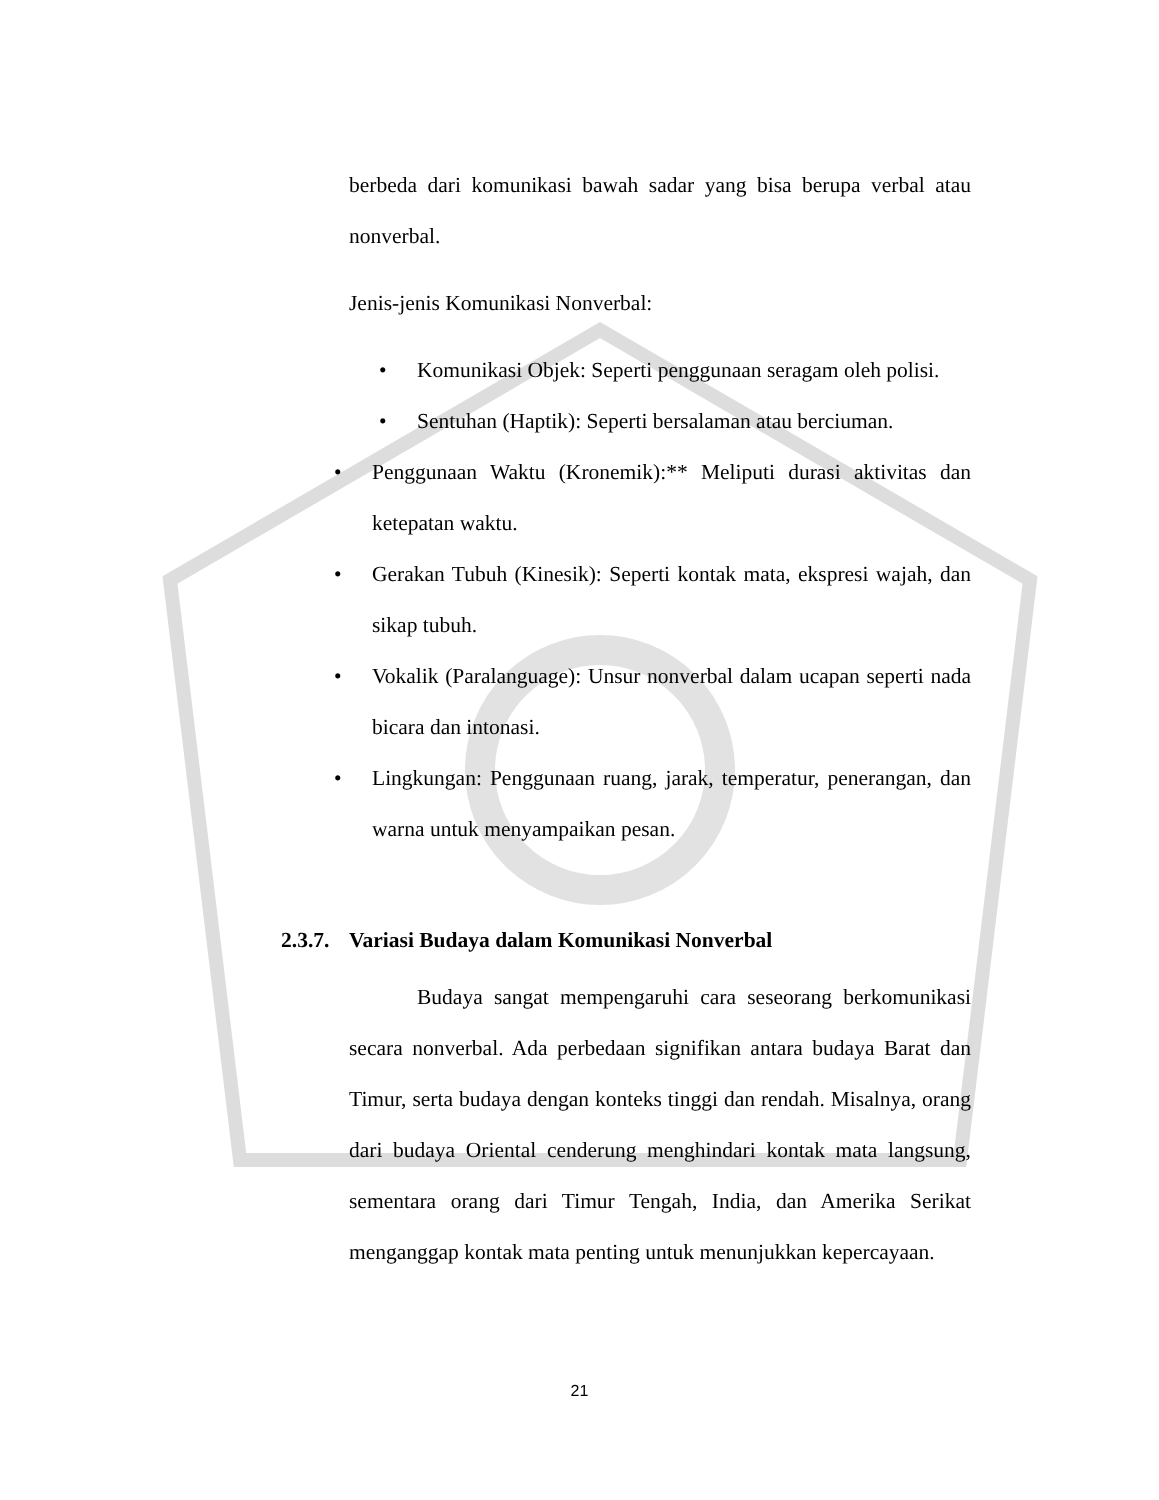berbeda dari komunikasi bawah sadar yang bisa berupa verbal atau nonverbal.
Jenis-jenis Komunikasi Nonverbal:
• Komunikasi Objek: Seperti penggunaan seragam oleh polisi.
• Sentuhan (Haptik): Seperti bersalaman atau berciuman.
• Penggunaan Waktu (Kronemik):** Meliputi durasi aktivitas dan ketepatan waktu.
• Gerakan Tubuh (Kinesik): Seperti kontak mata, ekspresi wajah, dan sikap tubuh.
• Vokalik (Paralanguage): Unsur nonverbal dalam ucapan seperti nada bicara dan intonasi.
• Lingkungan: Penggunaan ruang, jarak, temperatur, penerangan, dan warna untuk menyampaikan pesan.
2.3.7. Variasi Budaya dalam Komunikasi Nonverbal
Budaya sangat mempengaruhi cara seseorang berkomunikasi secara nonverbal. Ada perbedaan signifikan antara budaya Barat dan Timur, serta budaya dengan konteks tinggi dan rendah. Misalnya, orang dari budaya Oriental cenderung menghindari kontak mata langsung, sementara orang dari Timur Tengah, India, dan Amerika Serikat menganggap kontak mata penting untuk menunjukkan kepercayaan.
21